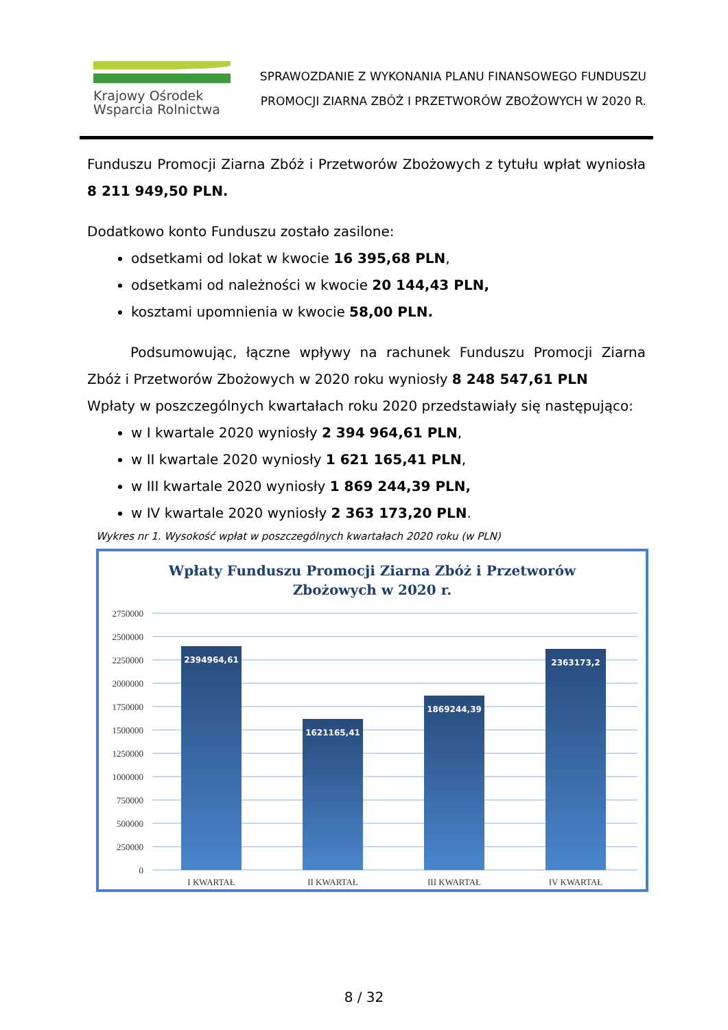Krajowy Ośrodek
Wsparcia Rolnictwa
SPRAWOZDANIE Z WYKONANIA PLANU FINANSOWEGO FUNDUSZU
PROMOCJI ZIARNA ZBÓŻ I PRZETWORÓW ZBOŻOWYCH W 2020 R.
Funduszu Promocji Ziarna Zbóż i Przetworów Zbożowych z tytułu wpłat wyniosła 8 211 949,50 PLN.
Dodatkowo konto Funduszu zostało zasilone:
odsetkami od lokat w kwocie 16 395,68 PLN,
odsetkami od należności w kwocie 20 144,43 PLN,
kosztami upomnienia w kwocie 58,00 PLN.
Podsumowując, łączne wpływy na rachunek Funduszu Promocji Ziarna Zbóż i Przetworów Zbożowych w 2020 roku wyniosły 8 248 547,61 PLN
Wpłaty w poszczególnych kwartałach roku 2020 przedstawiały się następująco:
w I kwartale 2020 wyniosły 2 394 964,61 PLN,
w II kwartale 2020 wyniosły 1 621 165,41 PLN,
w III kwartale 2020 wyniosły 1 869 244,39 PLN,
w IV kwartale 2020 wyniosły 2 363 173,20 PLN.
Wykres nr 1. Wysokość wpłat w poszczególnych kwartałach 2020 roku (w PLN)
Wpłaty Funduszu Promocji Ziarna Zbóż i Przetworów
Zbożowych w 2020 r.
2394964,61
1621165,41
1869244,39
2363173,2
2750000
2500000
2250000
2000000
1750000
1500000
1250000
1000000
750000
500000
250000
0
I KWARTAŁ
II KWARTAŁ
III KWARTAŁ
IV KWARTAŁ
8 / 32